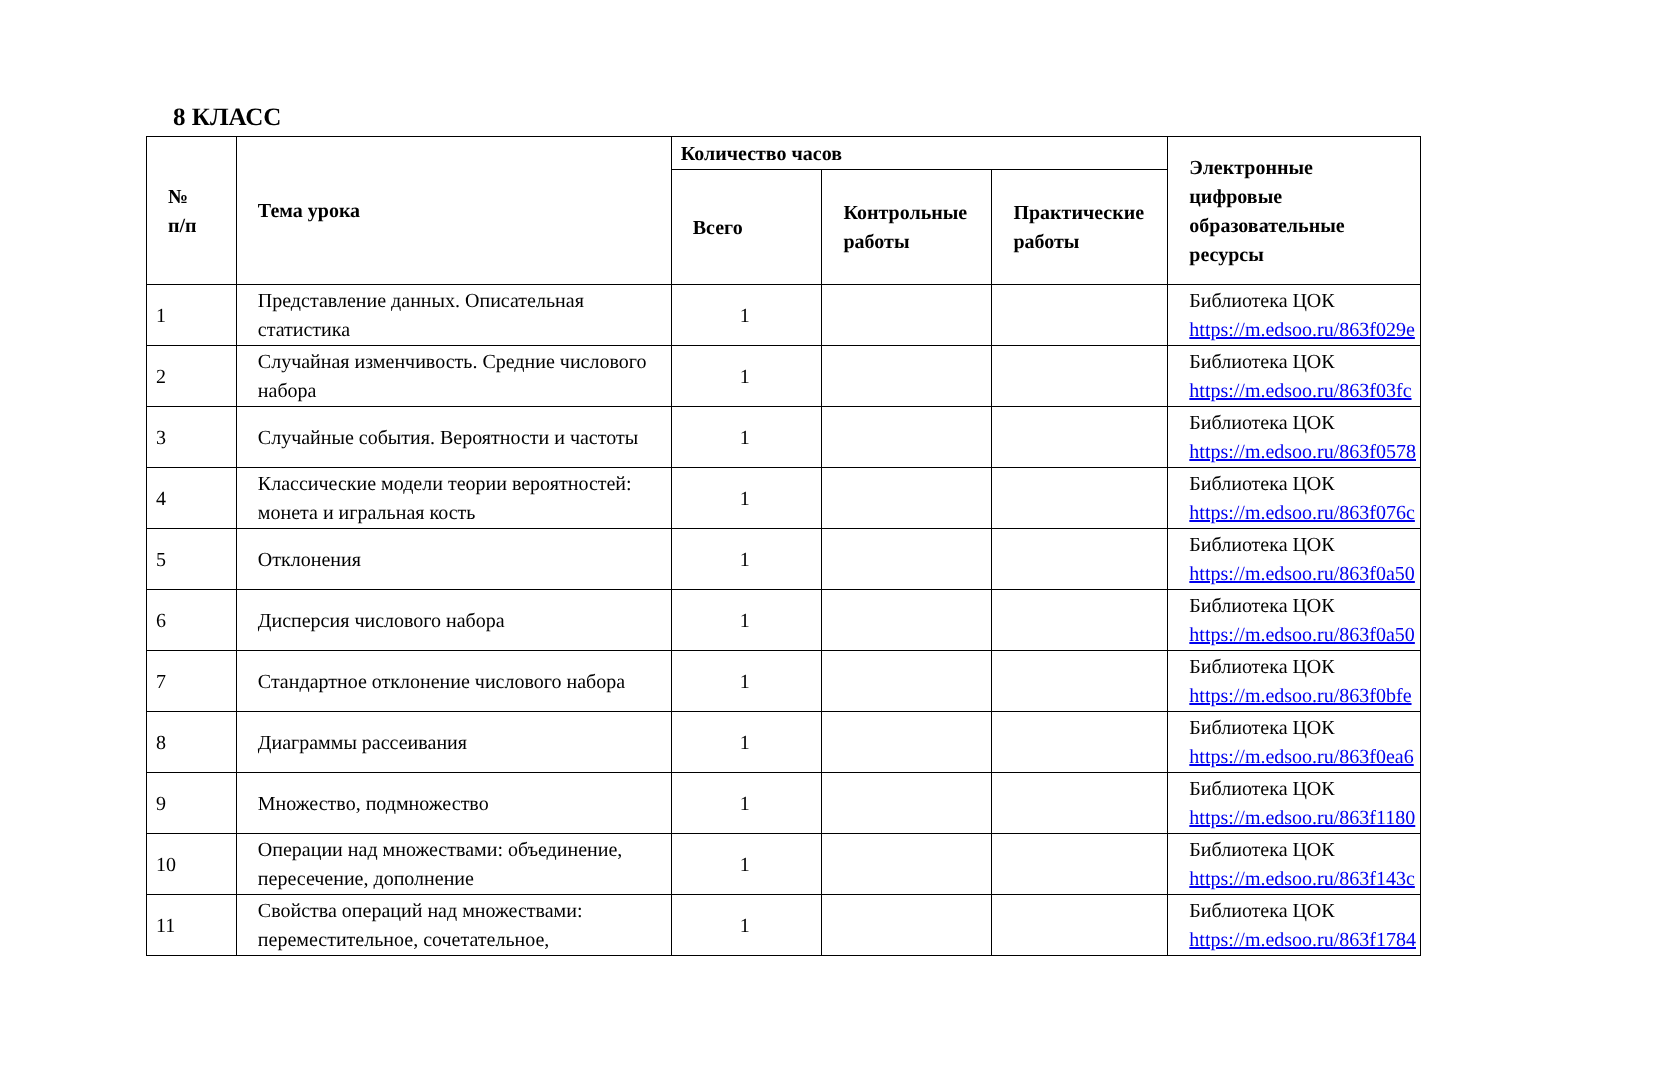8 КЛАСС
| № п/п | Тема урока | Количество часов | | | Электронные цифровые образовательные ресурсы |
| --- | --- | --- | --- | --- | --- |
| | | Всего | Контрольные работы | Практические работы | |
| 1 | Представление данных. Описательная статистика | 1 | | | Библиотека ЦОК https://m.edsoo.ru/863f029e |
| 2 | Случайная изменчивость. Средние числового набора | 1 | | | Библиотека ЦОК https://m.edsoo.ru/863f03fc |
| 3 | Случайные события. Вероятности и частоты | 1 | | | Библиотека ЦОК https://m.edsoo.ru/863f0578 |
| 4 | Классические модели теории вероятностей: монета и игральная кость | 1 | | | Библиотека ЦОК https://m.edsoo.ru/863f076c |
| 5 | Отклонения | 1 | | | Библиотека ЦОК https://m.edsoo.ru/863f0a50 |
| 6 | Дисперсия числового набора | 1 | | | Библиотека ЦОК https://m.edsoo.ru/863f0a50 |
| 7 | Стандартное отклонение числового набора | 1 | | | Библиотека ЦОК https://m.edsoo.ru/863f0bfe |
| 8 | Диаграммы рассеивания | 1 | | | Библиотека ЦОК https://m.edsoo.ru/863f0ea6 |
| 9 | Множество, подмножество | 1 | | | Библиотека ЦОК https://m.edsoo.ru/863f1180 |
| 10 | Операции над множествами: объединение, пересечение, дополнение | 1 | | | Библиотека ЦОК https://m.edsoo.ru/863f143c |
| 11 | Свойства операций над множествами: переместительное, сочетательное, | 1 | | | Библиотека ЦОК https://m.edsoo.ru/863f1784 |